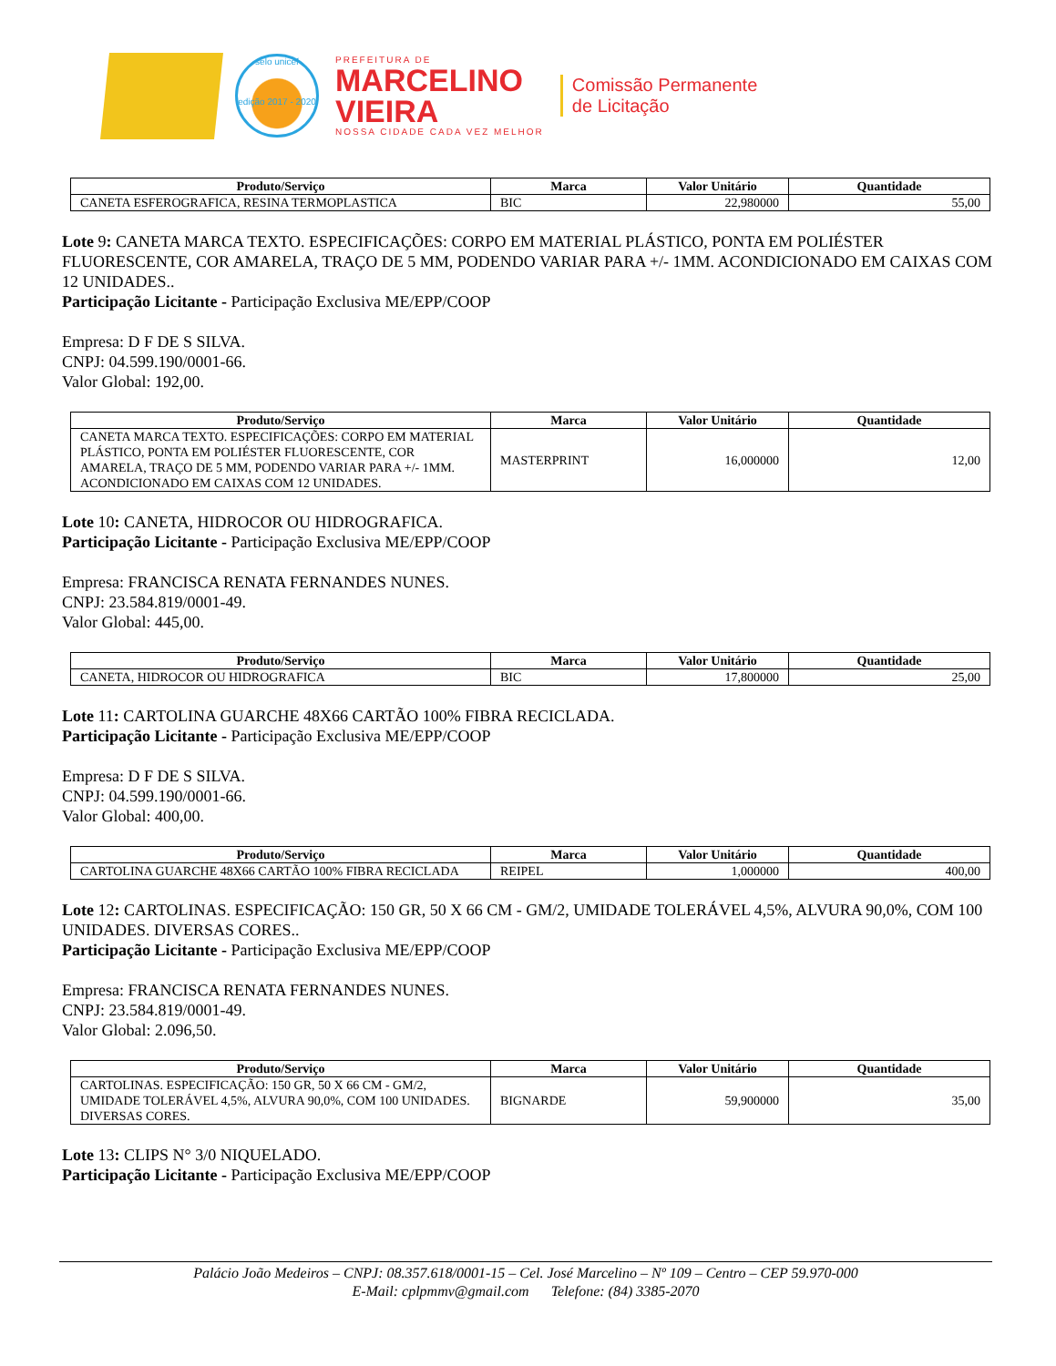selo unicef
edição 2017 - 2020
PREFEITURA DE
MARCELINO
VIEIRA
NOSSA CIDADE CADA VEZ MELHOR
Comissão Permanente
de Licitação
| Produto/Serviço | Marca | Valor Unitário | Quantidade |
| --- | --- | --- | --- |
| CANETA ESFEROGRAFICA, RESINA TERMOPLASTICA | BIC | 22,980000 | 55,00 |
Lote 9: CANETA MARCA TEXTO. ESPECIFICAÇÕES: CORPO EM MATERIAL PLÁSTICO, PONTA EM POLIÉSTER FLUORESCENTE, COR AMARELA, TRAÇO DE 5 MM, PODENDO VARIAR PARA +/- 1MM. ACONDICIONADO EM CAIXAS COM 12 UNIDADES..
Participação Licitante - Participação Exclusiva ME/EPP/COOP
Empresa: D F DE S SILVA.
CNPJ: 04.599.190/0001-66.
Valor Global: 192,00.
| Produto/Serviço | Marca | Valor Unitário | Quantidade |
| --- | --- | --- | --- |
| CANETA MARCA TEXTO. ESPECIFICAÇÕES: CORPO EM MATERIAL PLÁSTICO, PONTA EM POLIÉSTER FLUORESCENTE, COR AMARELA, TRAÇO DE 5 MM, PODENDO VARIAR PARA +/- 1MM. ACONDICIONADO EM CAIXAS COM 12 UNIDADES. | MASTERPRINT | 16,000000 | 12,00 |
Lote 10: CANETA, HIDROCOR OU HIDROGRAFICA.
Participação Licitante - Participação Exclusiva ME/EPP/COOP
Empresa: FRANCISCA RENATA FERNANDES NUNES.
CNPJ: 23.584.819/0001-49.
Valor Global: 445,00.
| Produto/Serviço | Marca | Valor Unitário | Quantidade |
| --- | --- | --- | --- |
| CANETA, HIDROCOR OU HIDROGRAFICA | BIC | 17,800000 | 25,00 |
Lote 11: CARTOLINA GUARCHE 48X66 CARTÃO 100% FIBRA RECICLADA.
Participação Licitante - Participação Exclusiva ME/EPP/COOP
Empresa: D F DE S SILVA.
CNPJ: 04.599.190/0001-66.
Valor Global: 400,00.
| Produto/Serviço | Marca | Valor Unitário | Quantidade |
| --- | --- | --- | --- |
| CARTOLINA GUARCHE 48X66 CARTÃO 100% FIBRA RECICLADA | REIPEL | 1,000000 | 400,00 |
Lote 12: CARTOLINAS. ESPECIFICAÇÃO: 150 GR, 50 X 66 CM - GM/2, UMIDADE TOLERÁVEL 4,5%, ALVURA 90,0%, COM 100 UNIDADES. DIVERSAS CORES..
Participação Licitante - Participação Exclusiva ME/EPP/COOP
Empresa: FRANCISCA RENATA FERNANDES NUNES.
CNPJ: 23.584.819/0001-49.
Valor Global: 2.096,50.
| Produto/Serviço | Marca | Valor Unitário | Quantidade |
| --- | --- | --- | --- |
| CARTOLINAS. ESPECIFICAÇÃO: 150 GR, 50 X 66 CM - GM/2, UMIDADE TOLERÁVEL 4,5%, ALVURA 90,0%, COM 100 UNIDADES. DIVERSAS CORES. | BIGNARDE | 59,900000 | 35,00 |
Lote 13: CLIPS N° 3/0 NIQUELADO.
Participação Licitante - Participação Exclusiva ME/EPP/COOP
Palácio João Medeiros – CNPJ: 08.357.618/0001-15 – Cel. José Marcelino – Nº 109 – Centro – CEP 59.970-000
E-Mail: cplpmmv@gmail.com Telefone: (84) 3385-2070